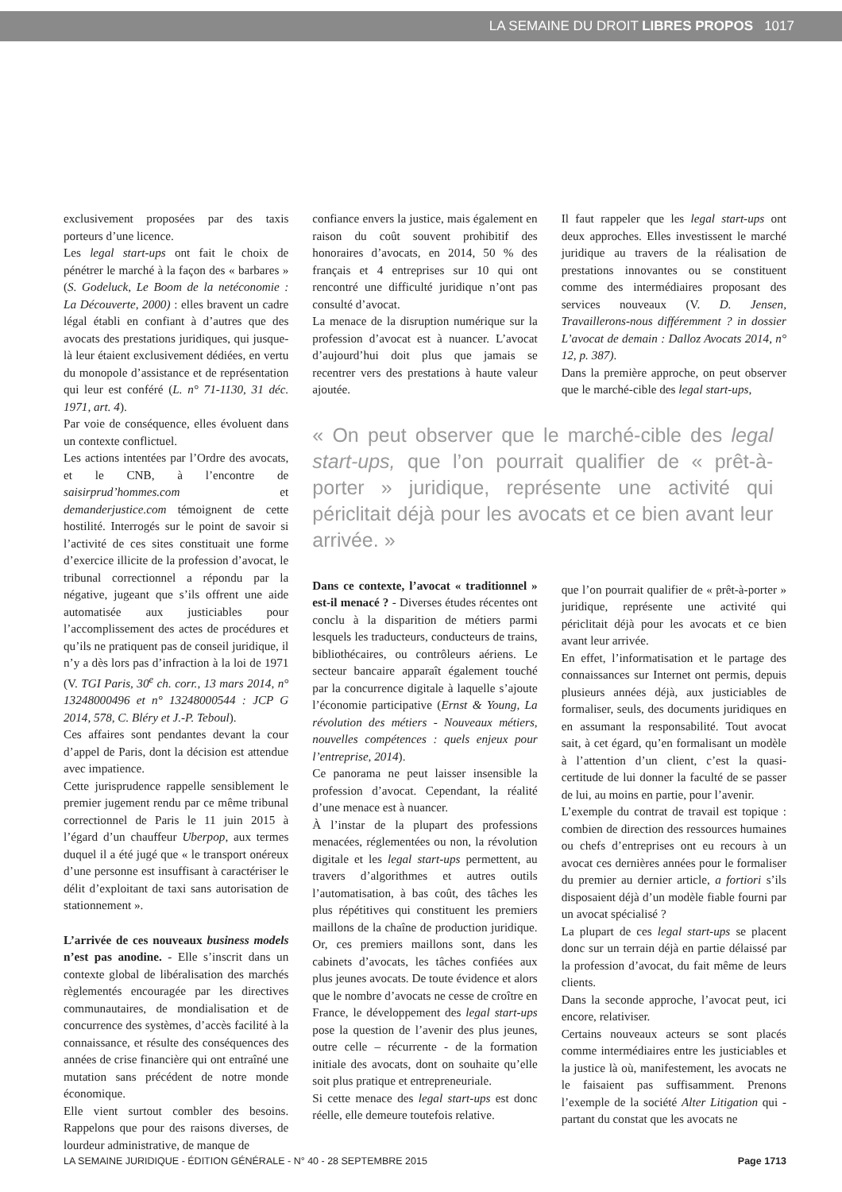LA SEMAINE DU DROIT LIBRES PROPOS 1017
exclusivement proposées par des taxis porteurs d’une licence.
Les legal start-ups ont fait le choix de pénétrer le marché à la façon des « barbares » (S. Godeluck, Le Boom de la netéconomie : La Découverte, 2000) : elles bravent un cadre légal établi en confiant à d’autres que des avocats des prestations juridiques, qui jusque-là leur étaient exclusivement dédiées, en vertu du monopole d’assistance et de représentation qui leur est conféré (L. n° 71-1130, 31 déc. 1971, art. 4).
Par voie de conséquence, elles évoluent dans un contexte conflictuel.
Les actions intentées par l’Ordre des avocats, et le CNB, à l’encontre de saisirprud’hommes.com et demanderjustice.com témoignent de cette hostilité. Interrogés sur le point de savoir si l’activité de ces sites constituait une forme d’exercice illicite de la profession d’avocat, le tribunal correctionnel a répondu par la négative, jugeant que s’ils offrent une aide automatisée aux justiciables pour l’accomplissement des actes de procédures et qu’ils ne pratiquent pas de conseil juridique, il n’y a dès lors pas d’infraction à la loi de 1971 (V. TGI Paris, 30<sup>e</sup> ch. corr., 13 mars 2014, n° 13248000496 et n° 13248000544 : JCP G 2014, 578, C. Bléry et J.-P. Teboul).
Ces affaires sont pendantes devant la cour d’appel de Paris, dont la décision est attendue avec impatience.
Cette jurisprudence rappelle sensiblement le premier jugement rendu par ce même tribunal correctionnel de Paris le 11 juin 2015 à l’égard d’un chauffeur Uberpop, aux termes duquel il a été jugé que « le transport onéreux d’une personne est insuffisant à caractériser le délit d’exploitant de taxi sans autorisation de stationnement ».
L’arrivée de ces nouveaux business models n’est pas anodine. - Elle s’inscrit dans un contexte global de libéralisation des marchés règlementés encouragée par les directives communautaires, de mondialisation et de concurrence des systèmes, d’accès facilité à la connaissance, et résulte des conséquences des années de crise financière qui ont entraîné une mutation sans précédent de notre monde économique.
Elle vient surtout combler des besoins. Rappelons que pour des raisons diverses, de lourdeur administrative, de manque de
confiance envers la justice, mais également en raison du coût souvent prohibitif des honoraires d’avocats, en 2014, 50 % des français et 4 entreprises sur 10 qui ont rencontré une difficulté juridique n’ont pas consulté d’avocat.
La menace de la disruption numérique sur la profession d’avocat est à nuancer. L’avocat d’aujourd’hui doit plus que jamais se recentrer vers des prestations à haute valeur ajoutée.
« On peut observer que le marché-cible des legal start-ups, que l’on pourrait qualifier de « prêt-à-porter » juridique, représente une activité qui périclitait déjà pour les avocats et ce bien avant leur arrivée. »
Dans ce contexte, l’avocat « traditionnel » est-il menacé ? - Diverses études récentes ont conclu à la disparition de métiers parmi lesquels les traducteurs, conducteurs de trains, bibliothécaires, ou contrôleurs aériens. Le secteur bancaire apparaît également touché par la concurrence digitale à laquelle s’ajoute l’économie participative (Ernst & Young, La révolution des métiers - Nouveaux métiers, nouvelles compétences : quels enjeux pour l’entreprise, 2014).
Ce panorama ne peut laisser insensible la profession d’avocat. Cependant, la réalité d’une menace est à nuancer.
À l’instar de la plupart des professions menacées, réglementées ou non, la révolution digitale et les legal start-ups permettent, au travers d’algorithmes et autres outils l’automatisation, à bas coût, des tâches les plus répétitives qui constituent les premiers maillons de la chaîne de production juridique. Or, ces premiers maillons sont, dans les cabinets d’avocats, les tâches confiées aux plus jeunes avocats. De toute évidence et alors que le nombre d’avocats ne cesse de croître en France, le développement des legal start-ups pose la question de l’avenir des plus jeunes, outre celle – récurrente - de la formation initiale des avocats, dont on souhaite qu’elle soit plus pratique et entrepreneuriale.
Si cette menace des legal start-ups est donc réelle, elle demeure toutefois relative.
Il faut rappeler que les legal start-ups ont deux approches. Elles investissent le marché juridique au travers de la réalisation de prestations innovantes ou se constituent comme des intermédiaires proposant des services nouveaux (V. D. Jensen, Travaillerons-nous différemment ? in dossier L’avocat de demain : Dalloz Avocats 2014, n° 12, p. 387).
Dans la première approche, on peut observer que le marché-cible des legal start-ups,
que l’on pourrait qualifier de « prêt-à-porter » juridique, représente une activité qui périclitait déjà pour les avocats et ce bien avant leur arrivée.
En effet, l’informatisation et le partage des connaissances sur Internet ont permis, depuis plusieurs années déjà, aux justiciables de formaliser, seuls, des documents juridiques en en assumant la responsabilité. Tout avocat sait, à cet égard, qu’en formalisant un modèle à l’attention d’un client, c’est la quasi-certitude de lui donner la faculté de se passer de lui, au moins en partie, pour l’avenir.
L’exemple du contrat de travail est topique : combien de direction des ressources humaines ou chefs d’entreprises ont eu recours à un avocat ces dernières années pour le formaliser du premier au dernier article, a fortiori s’ils disposaient déjà d’un modèle fiable fourni par un avocat spécialisé ?
La plupart de ces legal start-ups se placent donc sur un terrain déjà en partie délaissé par la profession d’avocat, du fait même de leurs clients.
Dans la seconde approche, l’avocat peut, ici encore, relativiser.
Certains nouveaux acteurs se sont placés comme intermédiaires entre les justiciables et la justice là où, manifestement, les avocats ne le faisaient pas suffisamment. Prenons l’exemple de la société Alter Litigation qui - partant du constat que les avocats ne
LA SEMAINE JURIDIQUE - ÉDITION GÉNÉRALE - N° 40 - 28 SEPTEMBRE 2015 Page 1713